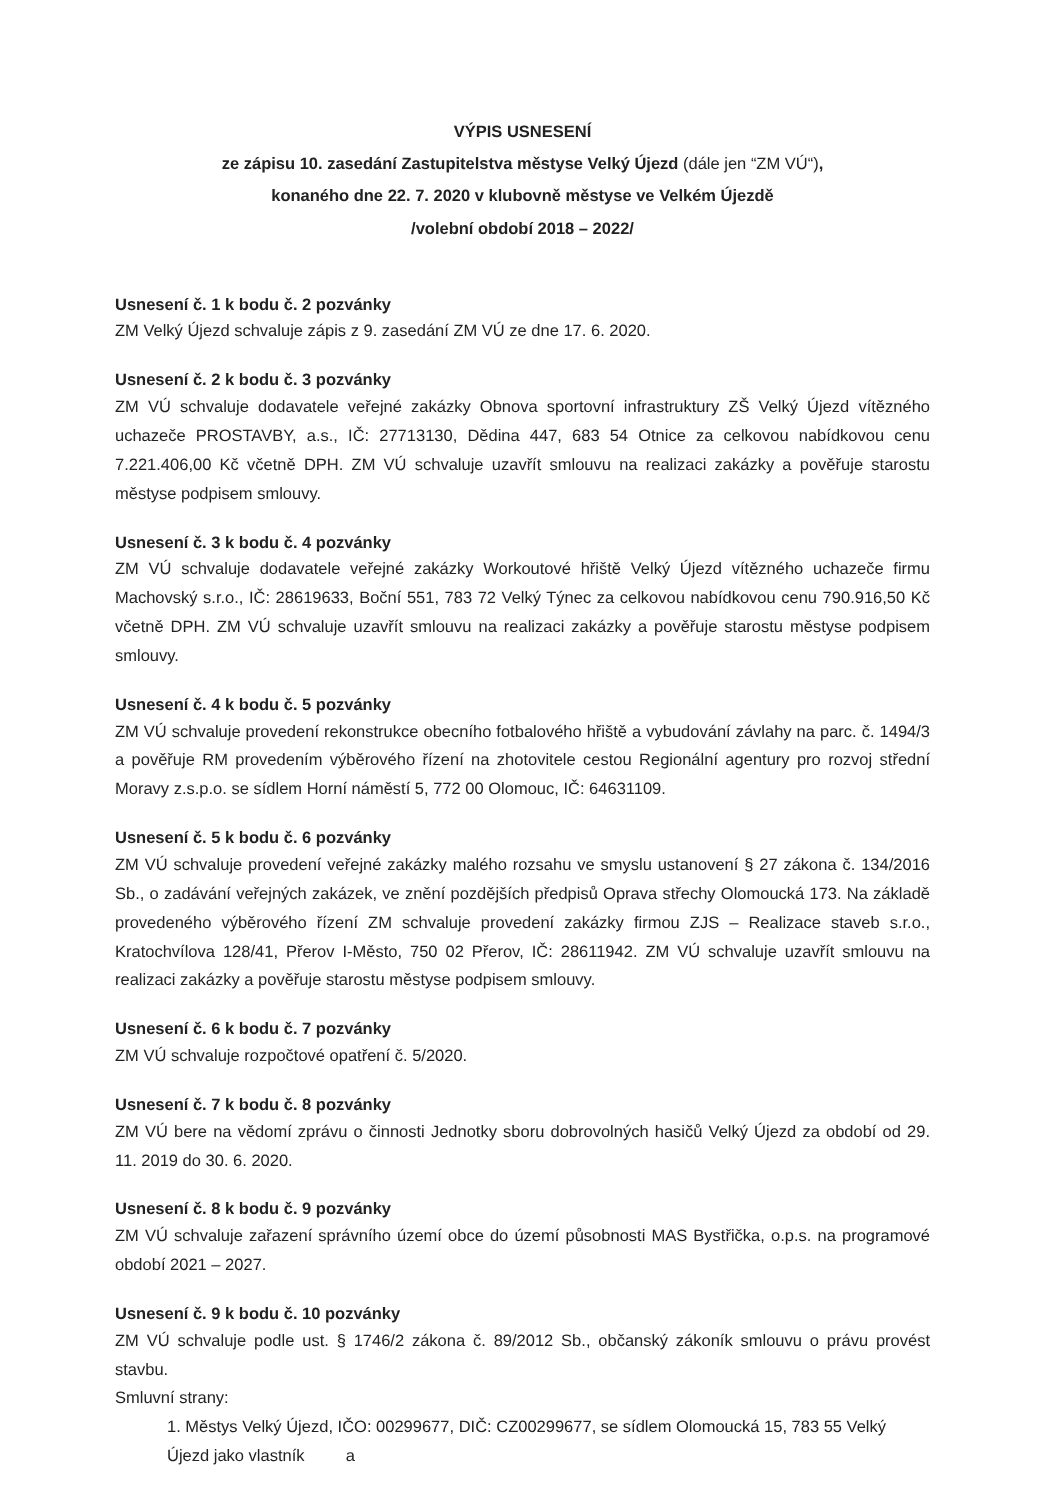VÝPIS USNESENÍ
ze zápisu 10. zasedání Zastupitelstva městyse Velký Újezd (dále jen “ZM VÚ“),
konaného dne 22. 7. 2020 v klubovně městyse ve Velkém Újezdě
/volební období 2018 – 2022/
Usnesení č. 1 k bodu č. 2 pozvánky
ZM Velký Újezd schvaluje zápis z 9. zasedání ZM VÚ ze dne 17. 6. 2020.
Usnesení č. 2 k bodu č. 3 pozvánky
ZM VÚ schvaluje dodavatele veřejné zakázky Obnova sportovní infrastruktury ZŠ Velký Újezd vítězného uchazeče PROSTAVBY, a.s., IČ: 27713130, Dědina 447, 683 54 Otnice za celkovou nabídkovou cenu 7.221.406,00 Kč včetně DPH. ZM VÚ schvaluje uzavřít smlouvu na realizaci zakázky a pověřuje starostu městyse podpisem smlouvy.
Usnesení č. 3 k bodu č. 4 pozvánky
ZM VÚ schvaluje dodavatele veřejné zakázky Workoutové hřiště Velký Újezd vítězného uchazeče firmu Machovský s.r.o., IČ: 28619633, Boční 551, 783 72 Velký Týnec za celkovou nabídkovou cenu 790.916,50 Kč včetně DPH. ZM VÚ schvaluje uzavřít smlouvu na realizaci zakázky a pověřuje starostu městyse podpisem smlouvy.
Usnesení č. 4 k bodu č. 5 pozvánky
ZM VÚ schvaluje provedení rekonstrukce obecního fotbalového hřiště a vybudování závlahy na parc. č. 1494/3 a pověřuje RM provedením výběrového řízení na zhotovitele cestou Regionální agentury pro rozvoj střední Moravy z.s.p.o. se sídlem Horní náměstí 5, 772 00 Olomouc, IČ: 64631109.
Usnesení č. 5 k bodu č. 6 pozvánky
ZM VÚ schvaluje provedení veřejné zakázky malého rozsahu ve smyslu ustanovení § 27 zákona č. 134/2016 Sb., o zadávání veřejných zakázek, ve znění pozdějších předpisů Oprava střechy Olomoucká 173. Na základě provedeného výběrového řízení ZM schvaluje provedení zakázky firmou ZJS – Realizace staveb s.r.o., Kratochvílova 128/41, Přerov I-Město, 750 02 Přerov, IČ: 28611942. ZM VÚ schvaluje uzavřít smlouvu na realizaci zakázky a pověřuje starostu městyse podpisem smlouvy.
Usnesení č. 6 k bodu č. 7 pozvánky
ZM VÚ schvaluje rozpočtové opatření č. 5/2020.
Usnesení č. 7 k bodu č. 8 pozvánky
ZM VÚ bere na vědomí zprávu o činnosti Jednotky sboru dobrovolných hasičů Velký Újezd za období od 29. 11. 2019 do 30. 6. 2020.
Usnesení č. 8 k bodu č. 9 pozvánky
ZM VÚ schvaluje zařazení správního území obce do území působnosti MAS Bystřička, o.p.s. na programové období 2021 – 2027.
Usnesení č. 9 k bodu č. 10 pozvánky
ZM VÚ schvaluje podle ust. § 1746/2 zákona č. 89/2012 Sb., občanský zákoník smlouvu o právu provést stavbu.
Smluvní strany:
1. Městys Velký Újezd, IČO: 00299677, DIČ: CZ00299677, se sídlem Olomoucká 15, 783 55 Velký Újezd jako vlastník a